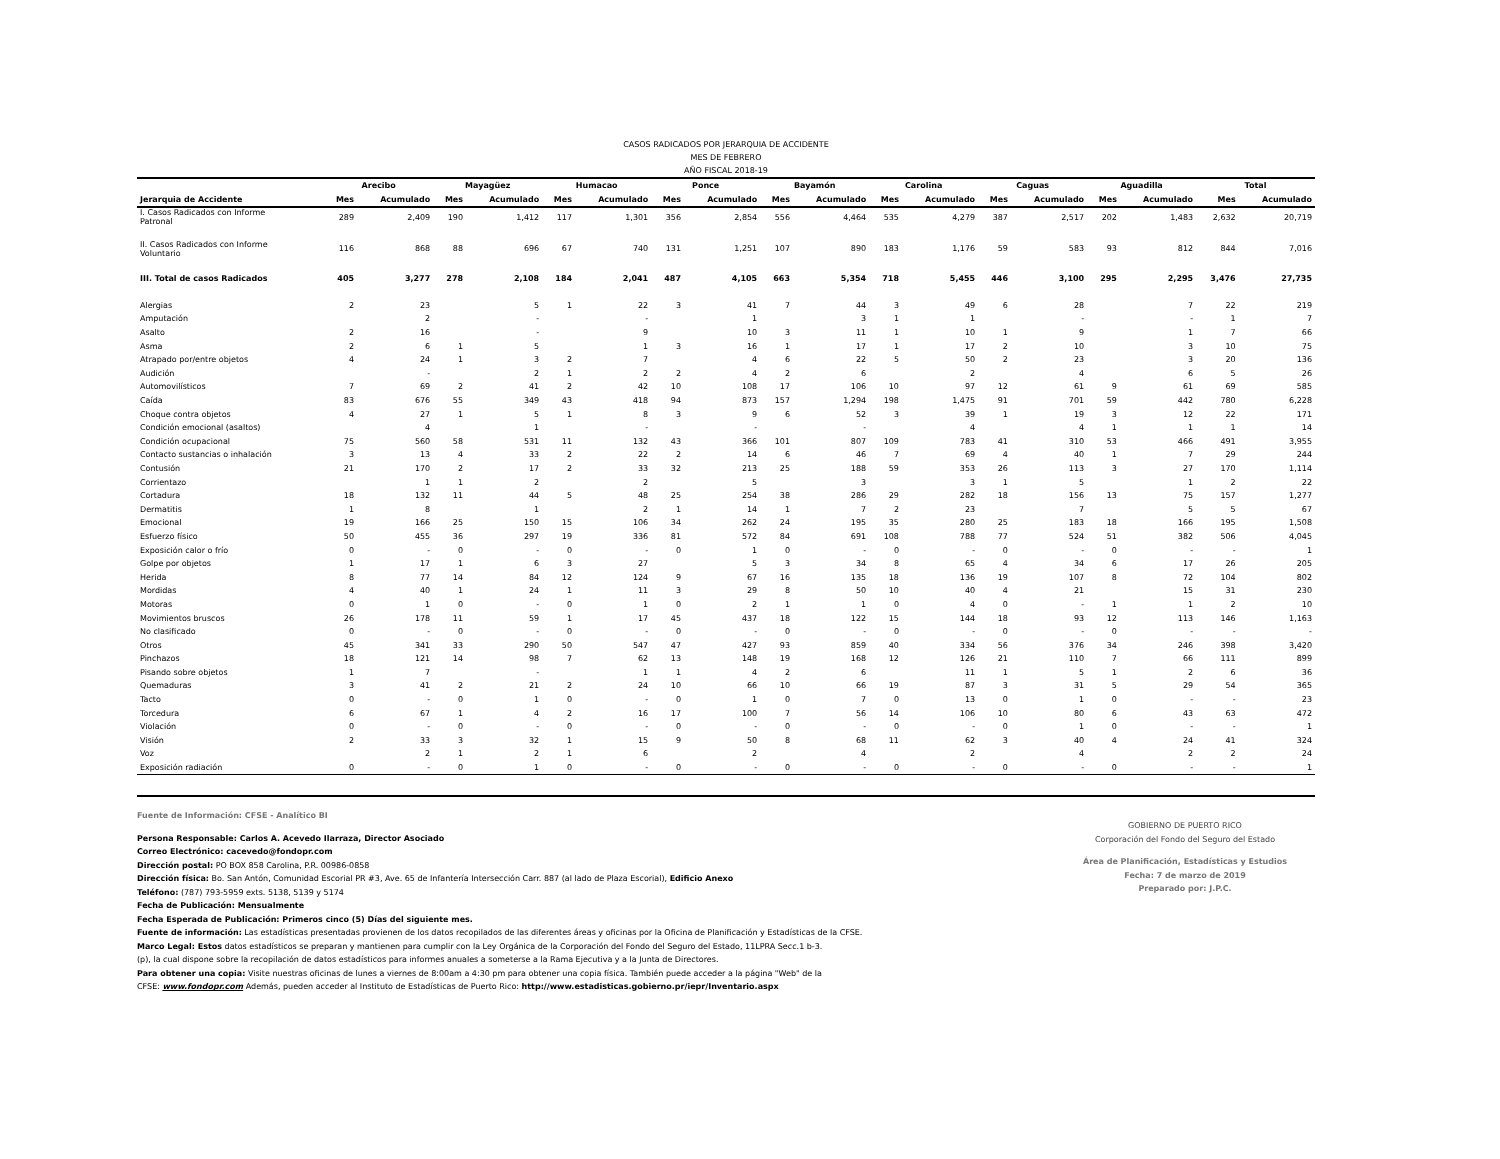CASOS RADICADOS POR JERARQUIA DE ACCIDENTE
MES DE FEBRERO
AÑO FISCAL 2018-19
| | Arecibo | | Mayagüez | | Humacao | | Ponce | | Bayamón | | Carolina | | Caguas | | Aguadilla | | Total | |
| --- | --- | --- | --- | --- | --- | --- | --- | --- | --- | --- | --- | --- | --- | --- | --- | --- | --- | --- |
| Jerarquia de Accidente | Mes | Acumulado | Mes | Acumulado | Mes | Acumulado | Mes | Acumulado | Mes | Acumulado | Mes | Acumulado | Mes | Acumulado | Mes | Acumulado | Mes | Acumulado |
| I. Casos Radicados con Informe Patronal | 289 | 2,409 | 190 | 1,412 | 117 | 1,301 | 356 | 2,854 | 556 | 4,464 | 535 | 4,279 | 387 | 2,517 | 202 | 1,483 | 2,632 | 20,719 |
| II. Casos Radicados con Informe Voluntario | 116 | 868 | 88 | 696 | 67 | 740 | 131 | 1,251 | 107 | 890 | 183 | 1,176 | 59 | 583 | 93 | 812 | 844 | 7,016 |
| III. Total de casos Radicados | 405 | 3,277 | 278 | 2,108 | 184 | 2,041 | 487 | 4,105 | 663 | 5,354 | 718 | 5,455 | 446 | 3,100 | 295 | 2,295 | 3,476 | 27,735 |
| Alergias | 2 | 23 | | 5 | 1 | 22 | 3 | 41 | 7 | 44 | 3 | 49 | 6 | 28 | | 7 | 22 | 219 |
| Amputación | | 2 | | - | | - | | 1 | | 3 | 1 | 1 | | - | | - | 1 | 7 |
| Asalto | 2 | 16 | | - | | 9 | | 10 | 3 | 11 | 1 | 10 | 1 | 9 | | 1 | 7 | 66 |
| Asma | 2 | 6 | 1 | 5 | | 1 | 3 | 16 | 1 | 17 | 1 | 17 | 2 | 10 | | 3 | 10 | 75 |
| Atrapado por/entre objetos | 4 | 24 | 1 | 3 | 2 | 7 | | 4 | 6 | 22 | 5 | 50 | 2 | 23 | | 3 | 20 | 136 |
| Audición | | - | | 2 | 1 | 2 | 2 | 4 | 2 | 6 | | 2 | | 4 | | 6 | 5 | 26 |
| Automovilísticos | 7 | 69 | 2 | 41 | 2 | 42 | 10 | 108 | 17 | 106 | 10 | 97 | 12 | 61 | 9 | 61 | 69 | 585 |
| Caída | 83 | 676 | 55 | 349 | 43 | 418 | 94 | 873 | 157 | 1,294 | 198 | 1,475 | 91 | 701 | 59 | 442 | 780 | 6,228 |
| Choque contra objetos | 4 | 27 | 1 | 5 | 1 | 8 | 3 | 9 | 6 | 52 | 3 | 39 | 1 | 19 | 3 | 12 | 22 | 171 |
| Condición emocional (asaltos) | | 4 | | 1 | | - | | - | | - | | 4 | | 4 | 1 | 1 | 1 | 14 |
| Condición ocupacional | 75 | 560 | 58 | 531 | 11 | 132 | 43 | 366 | 101 | 807 | 109 | 783 | 41 | 310 | 53 | 466 | 491 | 3,955 |
| Contacto sustancias o inhalación | 3 | 13 | 4 | 33 | 2 | 22 | 2 | 14 | 6 | 46 | 7 | 69 | 4 | 40 | 1 | 7 | 29 | 244 |
| Contusión | 21 | 170 | 2 | 17 | 2 | 33 | 32 | 213 | 25 | 188 | 59 | 353 | 26 | 113 | 3 | 27 | 170 | 1,114 |
| Corrientazo | | 1 | 1 | 2 | | 2 | | 5 | | 3 | | 3 | 1 | 5 | | 1 | 2 | 22 |
| Cortadura | 18 | 132 | 11 | 44 | 5 | 48 | 25 | 254 | 38 | 286 | 29 | 282 | 18 | 156 | 13 | 75 | 157 | 1,277 |
| Dermatitis | 1 | 8 | | 1 | | 2 | 1 | 14 | 1 | 7 | 2 | 23 | | 7 | | 5 | 5 | 67 |
| Emocional | 19 | 166 | 25 | 150 | 15 | 106 | 34 | 262 | 24 | 195 | 35 | 280 | 25 | 183 | 18 | 166 | 195 | 1,508 |
| Esfuerzo físico | 50 | 455 | 36 | 297 | 19 | 336 | 81 | 572 | 84 | 691 | 108 | 788 | 77 | 524 | 51 | 382 | 506 | 4,045 |
| Exposición calor o frío | 0 | - | 0 | - | 0 | - | 0 | 1 | 0 | - | 0 | - | 0 | - | 0 | - | - | 1 |
| Golpe por objetos | 1 | 17 | 1 | 6 | 3 | 27 | | 5 | 3 | 34 | 8 | 65 | 4 | 34 | 6 | 17 | 26 | 205 |
| Herida | 8 | 77 | 14 | 84 | 12 | 124 | 9 | 67 | 16 | 135 | 18 | 136 | 19 | 107 | 8 | 72 | 104 | 802 |
| Mordidas | 4 | 40 | 1 | 24 | 1 | 11 | 3 | 29 | 8 | 50 | 10 | 40 | 4 | 21 | | 15 | 31 | 230 |
| Motoras | 0 | 1 | 0 | - | 0 | 1 | 0 | 2 | 1 | 1 | 0 | 4 | 0 | - | 1 | 1 | 2 | 10 |
| Movimientos bruscos | 26 | 178 | 11 | 59 | 1 | 17 | 45 | 437 | 18 | 122 | 15 | 144 | 18 | 93 | 12 | 113 | 146 | 1,163 |
| No clasificado | 0 | - | 0 | - | 0 | - | 0 | - | 0 | - | 0 | - | 0 | - | 0 | - | - | - |
| Otros | 45 | 341 | 33 | 290 | 50 | 547 | 47 | 427 | 93 | 859 | 40 | 334 | 56 | 376 | 34 | 246 | 398 | 3,420 |
| Pinchazos | 18 | 121 | 14 | 98 | 7 | 62 | 13 | 148 | 19 | 168 | 12 | 126 | 21 | 110 | 7 | 66 | 111 | 899 |
| Pisando sobre objetos | 1 | 7 | | - | | 1 | 1 | 4 | 2 | 6 | | 11 | 1 | 5 | 1 | 2 | 6 | 36 |
| Quemaduras | 3 | 41 | 2 | 21 | 2 | 24 | 10 | 66 | 10 | 66 | 19 | 87 | 3 | 31 | 5 | 29 | 54 | 365 |
| Tacto | 0 | - | 0 | 1 | 0 | - | 0 | 1 | 0 | 7 | 0 | 13 | 0 | 1 | 0 | - | - | 23 |
| Torcedura | 6 | 67 | 1 | 4 | 2 | 16 | 17 | 100 | 7 | 56 | 14 | 106 | 10 | 80 | 6 | 43 | 63 | 472 |
| Violación | 0 | - | 0 | - | 0 | - | 0 | - | 0 | - | 0 | - | 0 | 1 | 0 | - | - | 1 |
| Visión | 2 | 33 | 3 | 32 | 1 | 15 | 9 | 50 | 8 | 68 | 11 | 62 | 3 | 40 | 4 | 24 | 41 | 324 |
| Voz | | 2 | 1 | 2 | 1 | 6 | | 2 | | 4 | | 2 | | 4 | | 2 | 2 | 24 |
| Exposición radiación | 0 | - | 0 | 1 | 0 | - | 0 | - | 0 | - | 0 | - | 0 | - | 0 | - | - | 1 |
Fuente de Información: CFSE - Analítico BI
Persona Responsable: Carlos A. Acevedo Ilarraza, Director Asociado
Correo Electrónico: cacevedo@fondopr.com
Dirección postal: PO BOX 858 Carolina, P.R. 00986-0858
Dirección física: Bo. San Antón, Comunidad Escorial PR #3, Ave. 65 de Infantería Intersección Carr. 887 (al lado de Plaza Escorial), Edificio Anexo
Teléfono: (787) 793-5959 exts. 5138, 5139 y 5174
Fecha de Publicación: Mensualmente
Fecha Esperada de Publicación: Primeros cinco (5) Días del siguiente mes.
Fuente de información: Las estadísticas presentadas provienen de los datos recopilados de las diferentes áreas y oficinas por la Oficina de Planificación y Estadísticas de la CFSE.
Marco Legal: Estos datos estadísticos se preparan y mantienen para cumplir con la Ley Orgánica de la Corporación del Fondo del Seguro del Estado, 11LPRA Secc.1 b-3.
(p), la cual dispone sobre la recopilación de datos estadísticos para informes anuales a someterse a la Rama Ejecutiva y a la Junta de Directores.
Para obtener una copia: Visite nuestras oficinas de lunes a viernes de 8:00am a 4:30 pm para obtener una copia física. También puede acceder a la página "Web" de la
CFSE: www.fondopr.com Además, pueden acceder al Instituto de Estadísticas de Puerto Rico: http://www.estadisticas.gobierno.pr/iepr/Inventario.aspx
GOBIERNO DE PUERTO RICO
Corporación del Fondo del Seguro del Estado
Área de Planificación, Estadísticas y Estudios
Fecha: 7 de marzo de 2019
Preparado por: J.P.C.